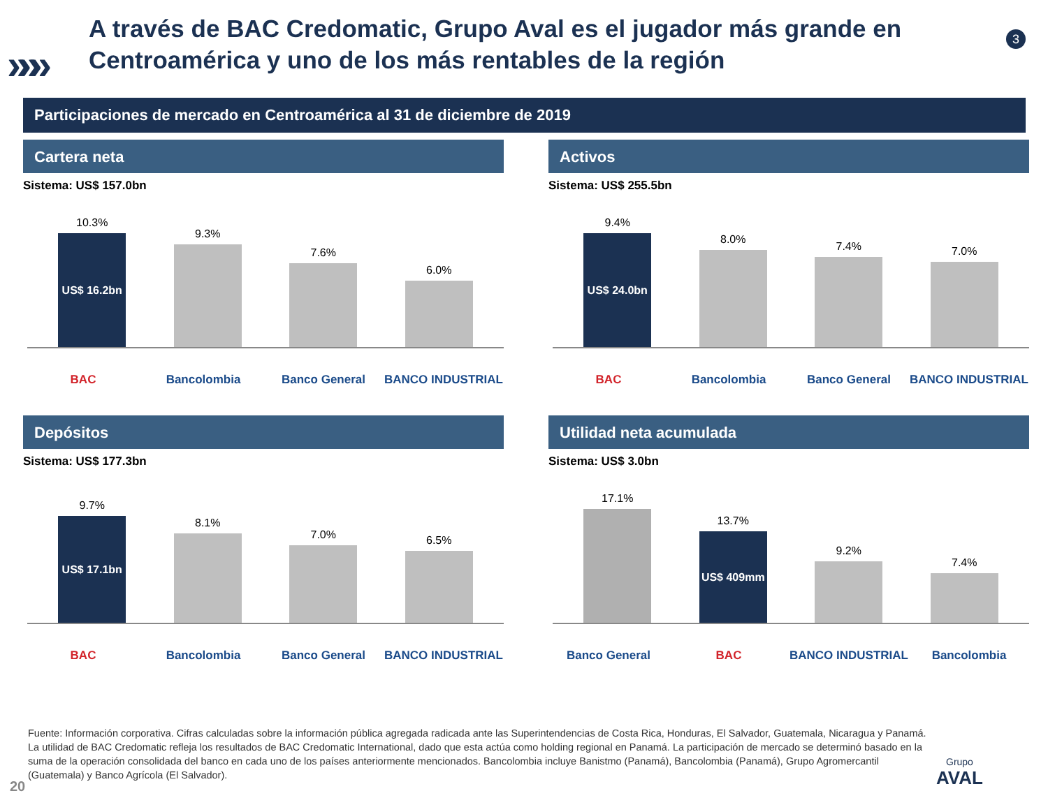»»»
3
A través de BAC Credomatic, Grupo Aval es el jugador más grande en Centroamérica y uno de los más rentables de la región
Participaciones de mercado en Centroamérica al 31 de diciembre de 2019
Cartera neta
Sistema: US$ 157.0bn
10.3%
US$ 16.2bn
9.3%
7.6%
6.0%
BAC Bancolombia Banco General BANCO INDUSTRIAL
Activos
Sistema: US$ 255.5bn
9.4%
US$ 24.0bn
8.0%
7.4%
7.0%
BAC Bancolombia Banco General BANCO INDUSTRIAL
Depósitos
Sistema: US$ 177.3bn
9.7%
US$ 17.1bn
8.1%
7.0%
6.5%
BAC Bancolombia Banco General BANCO INDUSTRIAL
Utilidad neta acumulada
Sistema: US$ 3.0bn
17.1%
13.7%
US$ 409mm
9.2%
7.4%
Banco General BAC BANCO INDUSTRIAL Bancolombia
Fuente: Información corporativa. Cifras calculadas sobre la información pública agregada radicada ante las Superintendencias de Costa Rica, Honduras, El Salvador, Guatemala, Nicaragua y Panamá. La utilidad de BAC Credomatic refleja los resultados de BAC Credomatic International, dado que esta actúa como holding regional en Panamá. La participación de mercado se determinó basado en la suma de la operación consolidada del banco en cada uno de los países anteriormente mencionados. Bancolombia incluye Banistmo (Panamá), Bancolombia (Panamá), Grupo Agromercantil (Guatemala) y Banco Agrícola (El Salvador).
20
Grupo
AVAL